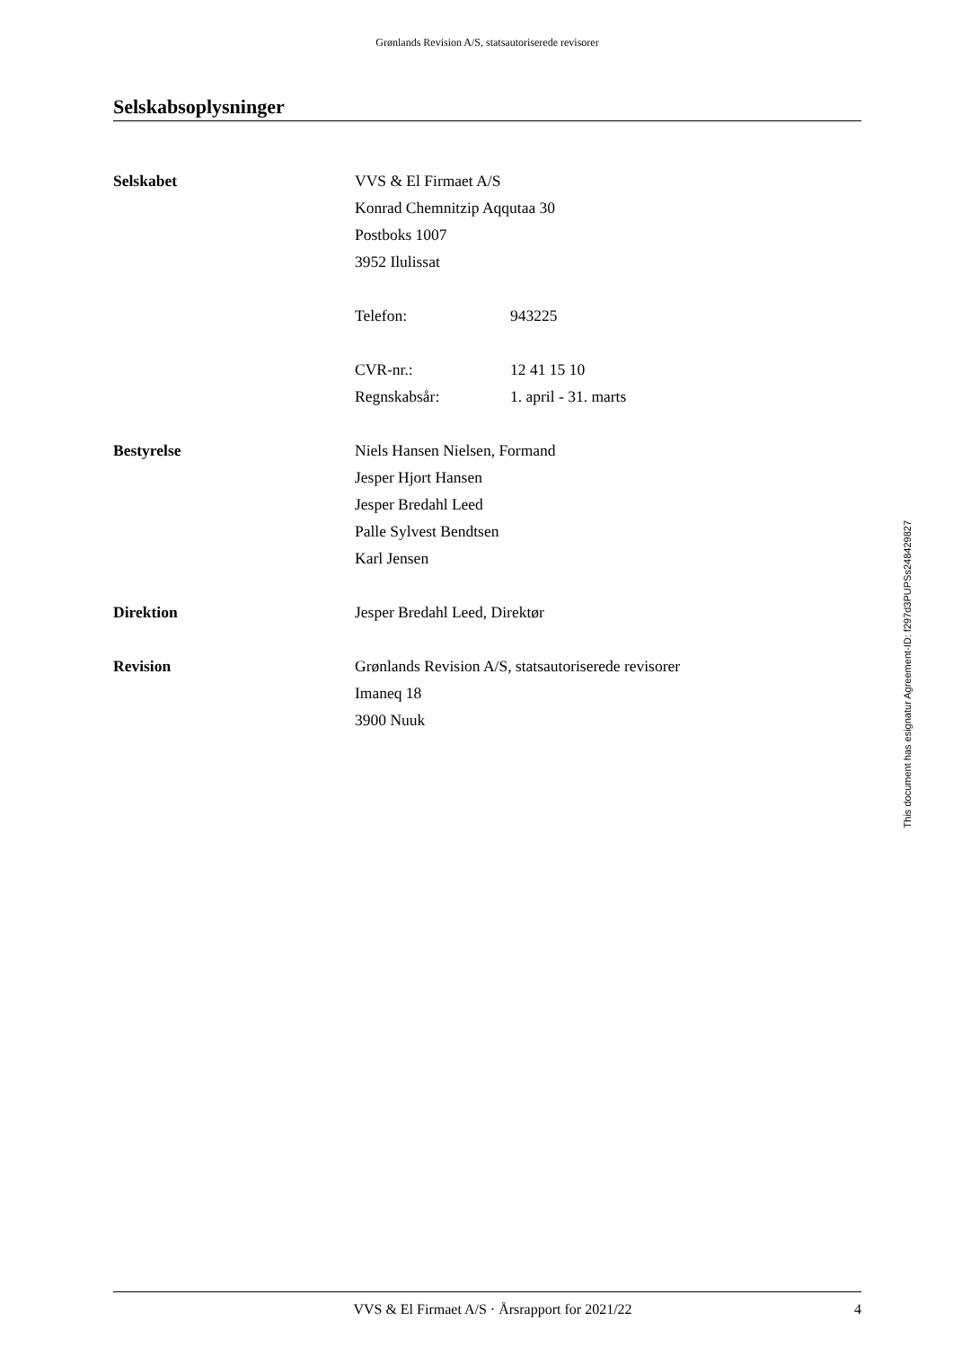Grønlands Revision A/S, statsautoriserede revisorer
Selskabsoplysninger
| Selskabet | VVS & El Firmaet A/S | |
| | Konrad Chemnitzip Aqqutaa 30 | |
| | Postboks 1007 | |
| | 3952 Ilulissat | |
| | Telefon: | 943225 |
| | CVR-nr.: | 12 41 15 10 |
| | Regnskabsår: | 1. april - 31. marts |
| Bestyrelse | Niels Hansen Nielsen, Formand | |
| | Jesper Hjort Hansen | |
| | Jesper Bredahl Leed | |
| | Palle Sylvest Bendtsen | |
| | Karl Jensen | |
| Direktion | Jesper Bredahl Leed, Direktør | |
| Revision | Grønlands Revision A/S, statsautoriserede revisorer | |
| | Imaneq 18 | |
| | 3900 Nuuk | |
VVS & El Firmaet A/S · Årsrapport for 2021/22 4
This document has esignatur Agreement-ID: f297d3PUPSs248429827